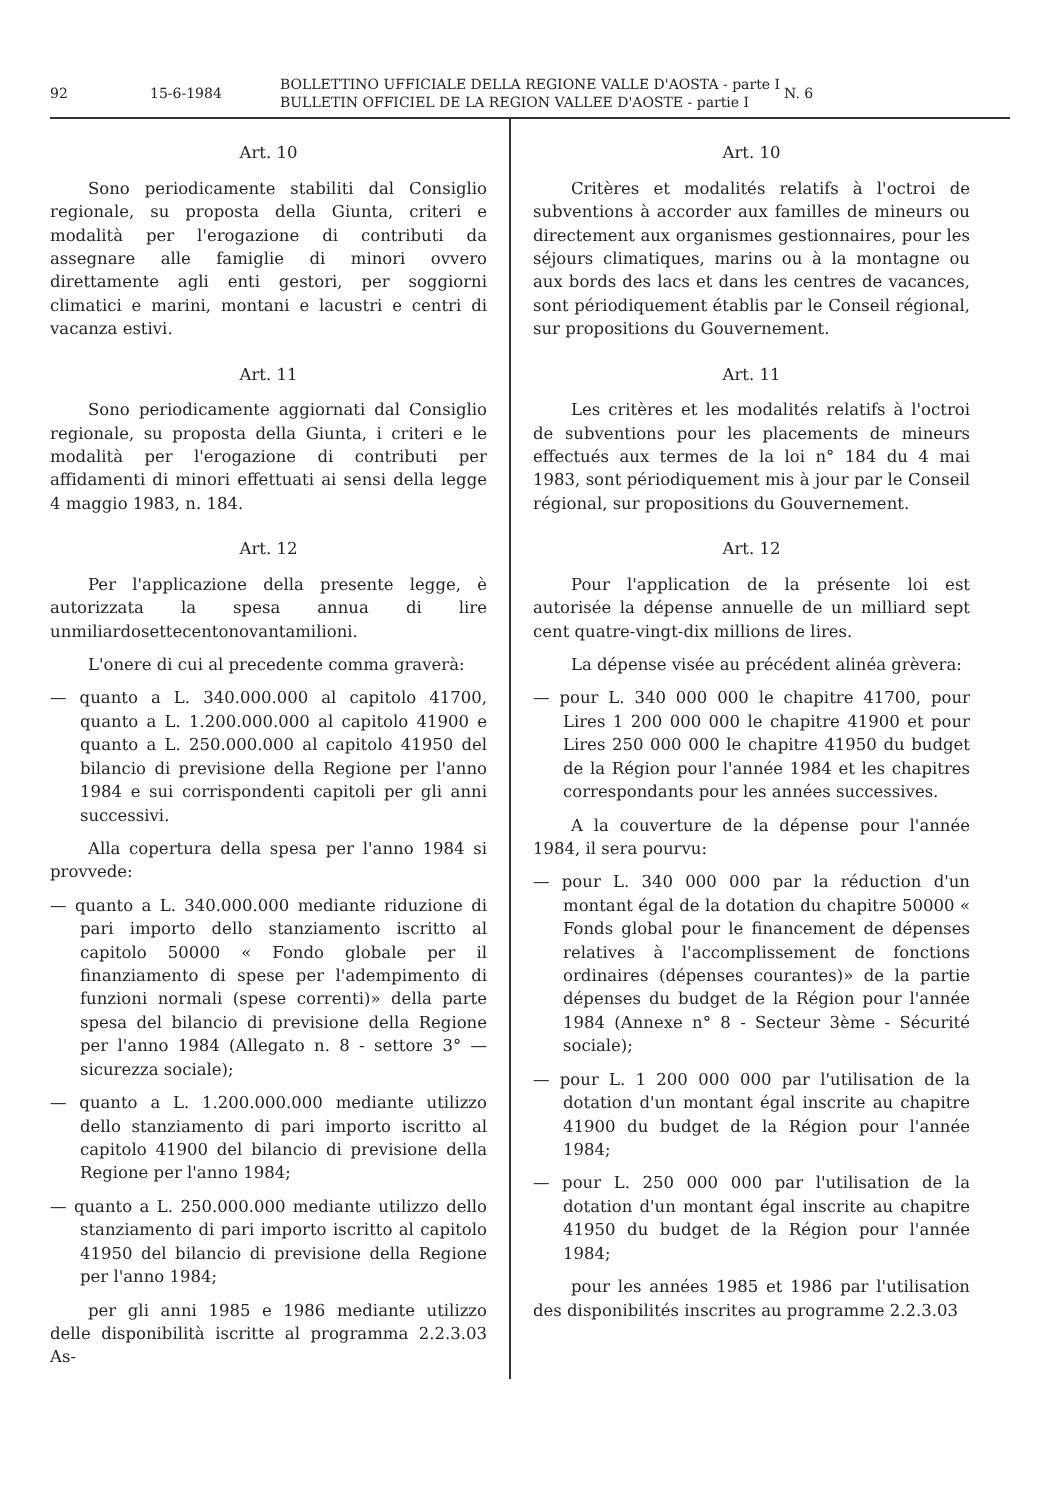92 15-6-1984 BOLLETTINO UFFICIALE DELLA REGIONE VALLE D'AOSTA - parte I
BULLETIN OFFICIEL DE LA REGION VALLEE D'AOSTE - partie I N. 6
Art. 10
Sono periodicamente stabiliti dal Consiglio regionale, su proposta della Giunta, criteri e modalità per l'erogazione di contributi da assegnare alle famiglie di minori ovvero direttamente agli enti gestori, per soggiorni climatici e marini, montani e lacustri e centri di vacanza estivi.
Art. 11
Sono periodicamente aggiornati dal Consiglio regionale, su proposta della Giunta, i criteri e le modalità per l'erogazione di contributi per affidamenti di minori effettuati ai sensi della legge 4 maggio 1983, n. 184.
Art. 12
Per l'applicazione della presente legge, è autorizzata la spesa annua di lire unmiliardosettecentonovantamilioni.
L'onere di cui al precedente comma graverà:
— quanto a L. 340.000.000 al capitolo 41700, quanto a L. 1.200.000.000 al capitolo 41900 e quanto a L. 250.000.000 al capitolo 41950 del bilancio di previsione della Regione per l'anno 1984 e sui corrispondenti capitoli per gli anni successivi.
Alla copertura della spesa per l'anno 1984 si provvede:
— quanto a L. 340.000.000 mediante riduzione di pari importo dello stanziamento iscritto al capitolo 50000 « Fondo globale per il finanziamento di spese per l'adempimento di funzioni normali (spese correnti)» della parte spesa del bilancio di previsione della Regione per l'anno 1984 (Allegato n. 8 - settore 3° — sicurezza sociale);
— quanto a L. 1.200.000.000 mediante utilizzo dello stanziamento di pari importo iscritto al capitolo 41900 del bilancio di previsione della Regione per l'anno 1984;
— quanto a L. 250.000.000 mediante utilizzo dello stanziamento di pari importo iscritto al capitolo 41950 del bilancio di previsione della Regione per l'anno 1984;
per gli anni 1985 e 1986 mediante utilizzo delle disponibilità iscritte al programma 2.2.3.03 As-
Art. 10
Critères et modalités relatifs à l'octroi de subventions à accorder aux familles de mineurs ou directement aux organismes gestionnaires, pour les séjours climatiques, marins ou à la montagne ou aux bords des lacs et dans les centres de vacances, sont périodiquement établis par le Conseil régional, sur propositions du Gouvernement.
Art. 11
Les critères et les modalités relatifs à l'octroi de subventions pour les placements de mineurs effectués aux termes de la loi n° 184 du 4 mai 1983, sont périodiquement mis à jour par le Conseil régional, sur propositions du Gouvernement.
Art. 12
Pour l'application de la présente loi est autorisée la dépense annuelle de un milliard sept cent quatre-vingt-dix millions de lires.
La dépense visée au précédent alinéa grèvera:
— pour L. 340 000 000 le chapitre 41700, pour Lires 1 200 000 000 le chapitre 41900 et pour Lires 250 000 000 le chapitre 41950 du budget de la Région pour l'année 1984 et les chapitres correspondants pour les années successives.
A la couverture de la dépense pour l'année 1984, il sera pourvu:
— pour L. 340 000 000 par la réduction d'un montant égal de la dotation du chapitre 50000 « Fonds global pour le financement de dépenses relatives à l'accomplissement de fonctions ordinaires (dépenses courantes)» de la partie dépenses du budget de la Région pour l'année 1984 (Annexe n° 8 - Secteur 3ème - Sécurité sociale);
— pour L. 1 200 000 000 par l'utilisation de la dotation d'un montant égal inscrite au chapitre 41900 du budget de la Région pour l'année 1984;
— pour L. 250 000 000 par l'utilisation de la dotation d'un montant égal inscrite au chapitre 41950 du budget de la Région pour l'année 1984;
pour les années 1985 et 1986 par l'utilisation des disponibilités inscrites au programme 2.2.3.03